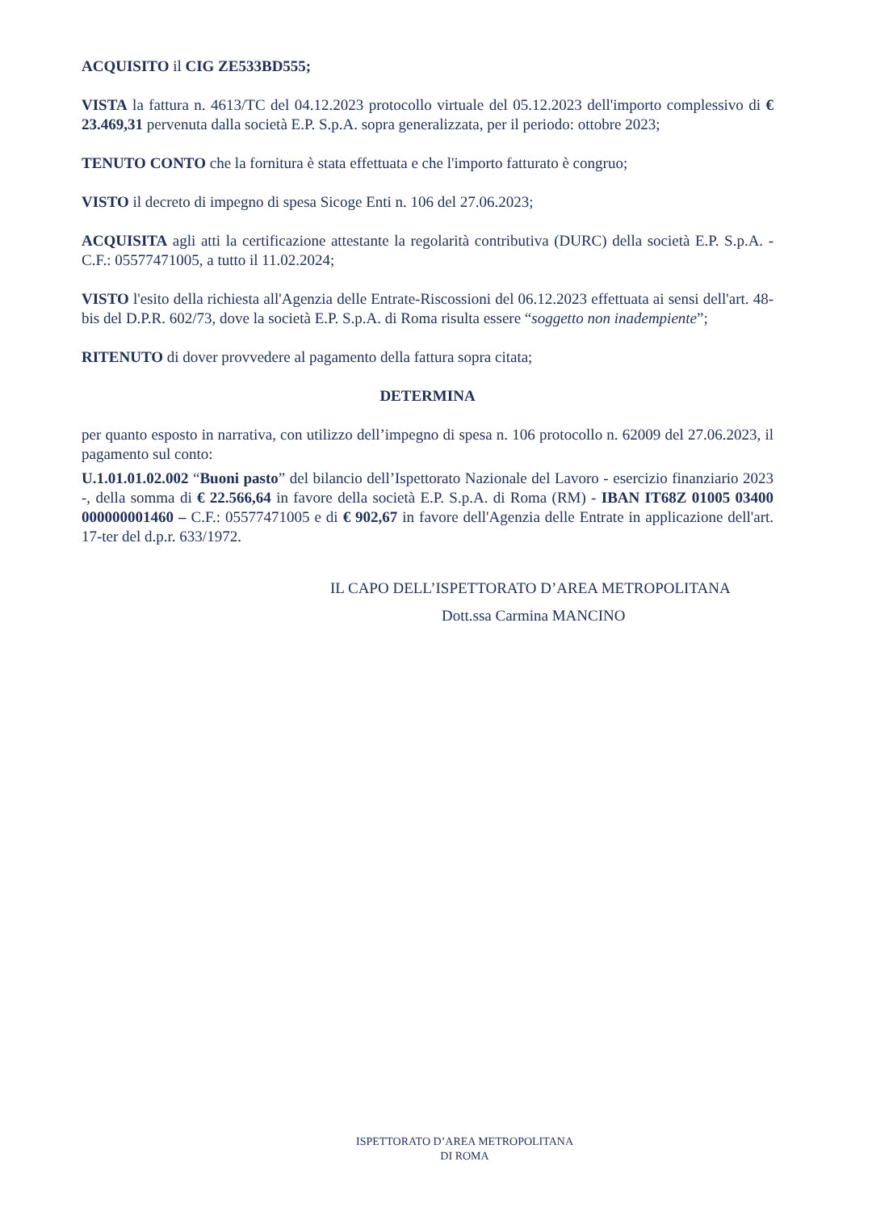ACQUISITO il CIG ZE533BD555;
VISTA la fattura n. 4613/TC del 04.12.2023 protocollo virtuale del 05.12.2023 dell'importo complessivo di € 23.469,31 pervenuta dalla società E.P. S.p.A. sopra generalizzata, per il periodo: ottobre 2023;
TENUTO CONTO che la fornitura è stata effettuata e che l'importo fatturato è congruo;
VISTO il decreto di impegno di spesa Sicoge Enti n. 106 del 27.06.2023;
ACQUISITA agli atti la certificazione attestante la regolarità contributiva (DURC) della società E.P. S.p.A. - C.F.: 05577471005, a tutto il 11.02.2024;
VISTO l'esito della richiesta all'Agenzia delle Entrate-Riscossioni del 06.12.2023 effettuata ai sensi dell'art. 48-bis del D.P.R. 602/73, dove la società E.P. S.p.A. di Roma risulta essere “soggetto non inadempiente”;
RITENUTO di dover provvedere al pagamento della fattura sopra citata;
DETERMINA
per quanto esposto in narrativa, con utilizzo dell’impegno di spesa n. 106 protocollo n. 62009 del 27.06.2023, il pagamento sul conto:
U.1.01.01.02.002 “Buoni pasto” del bilancio dell’Ispettorato Nazionale del Lavoro - esercizio finanziario 2023 -, della somma di € 22.566,64 in favore della società E.P. S.p.A. di Roma (RM) - IBAN IT68Z 01005 03400 000000001460 – C.F.: 05577471005 e di € 902,67 in favore dell'Agenzia delle Entrate in applicazione dell'art. 17-ter del d.p.r. 633/1972.
IL CAPO DELL’ISPETTORATO D’AREA METROPOLITANA
Dott.ssa Carmina MANCINO
ISPETTORATO D’AREA METROPOLITANA
DI ROMA